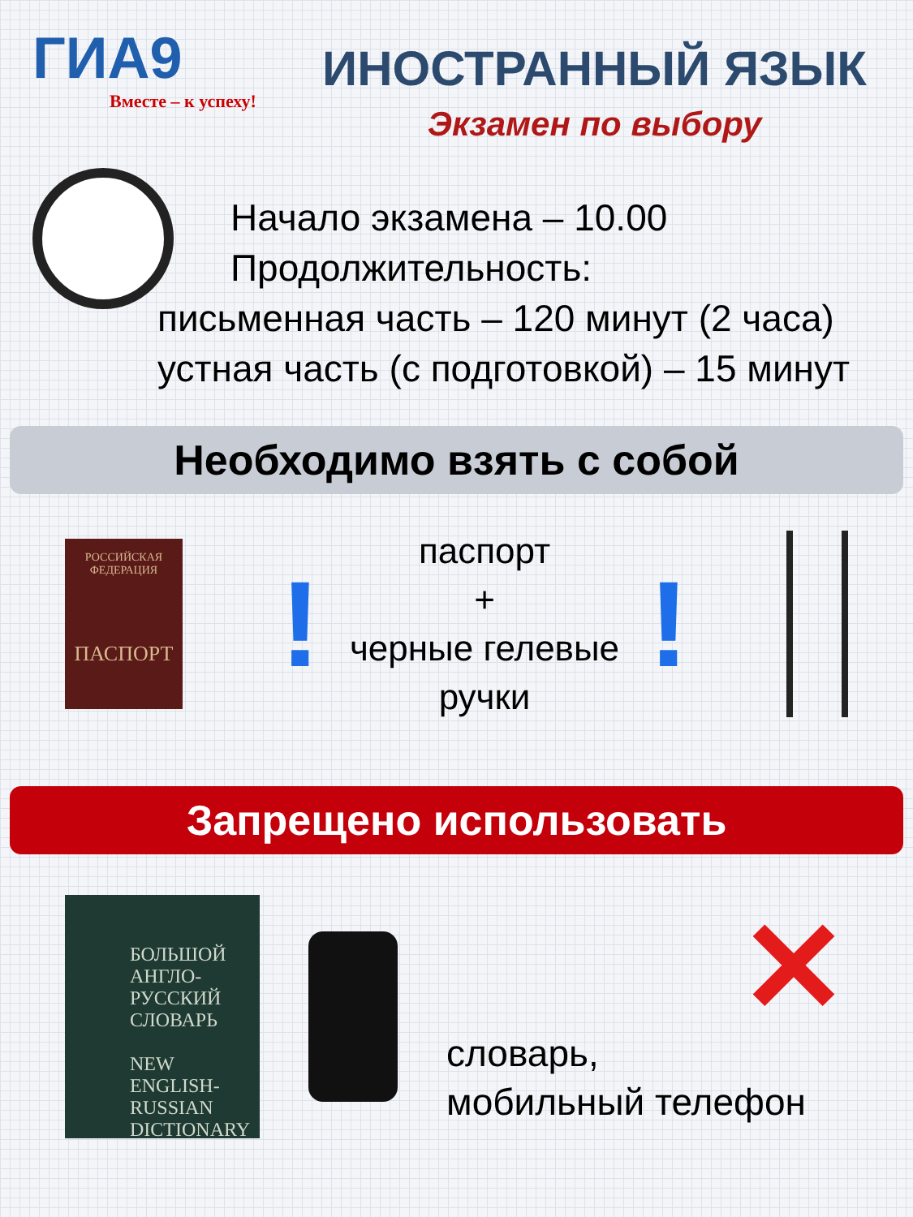ГИА9
Вместе – к успеху!
ИНОСТРАННЫЙ ЯЗЫК
Экзамен по выбору
Начало экзамена – 10.00
Продолжительность:
письменная часть – 120 минут (2 часа)
устная часть (с подготовкой) – 15 минут
Необходимо взять с собой
РОССИЙСКАЯ
ФЕДЕРАЦИЯ
ПАСПОРТ
!
паспорт
+
черные гелевые ручки
!
Запрещено использовать
БОЛЬШОЙ АНГЛО-РУССКИЙ СЛОВАРЬ
NEW ENGLISH-RUSSIAN DICTIONARY
✕
словарь,
мобильный телефон